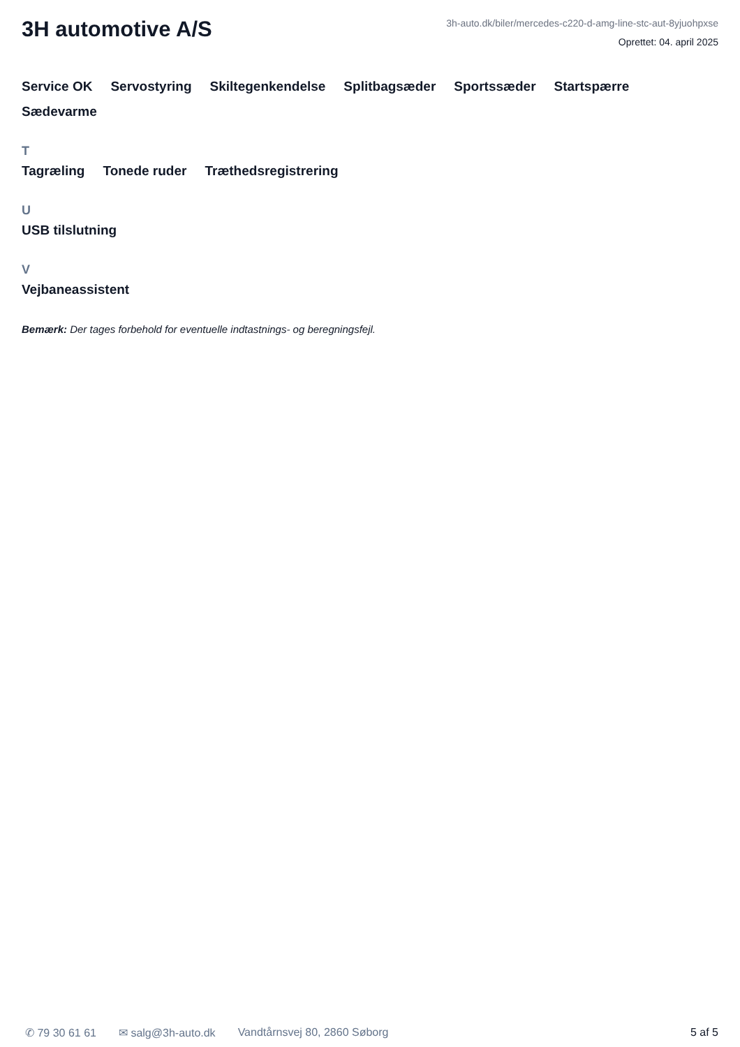3H automotive A/S
3h-auto.dk/biler/mercedes-c220-d-amg-line-stc-aut-8yjuohpxse
Oprettet: 04. april 2025
Service OK Servostyring Skiltegenkendelse Splitbagsæder Sportssæder Startspærre Sædevarme
T
Tagræling Tonede ruder Træthedsregistrering
U
USB tilslutning
V
Vejbaneassistent
Bemærk: Der tages forbehold for eventuelle indtastnings- og beregningsfejl.
✆ 79 30 61 61 ✉ salg@3h-auto.dk Vandtårnsvej 80, 2860 Søborg 5 af 5